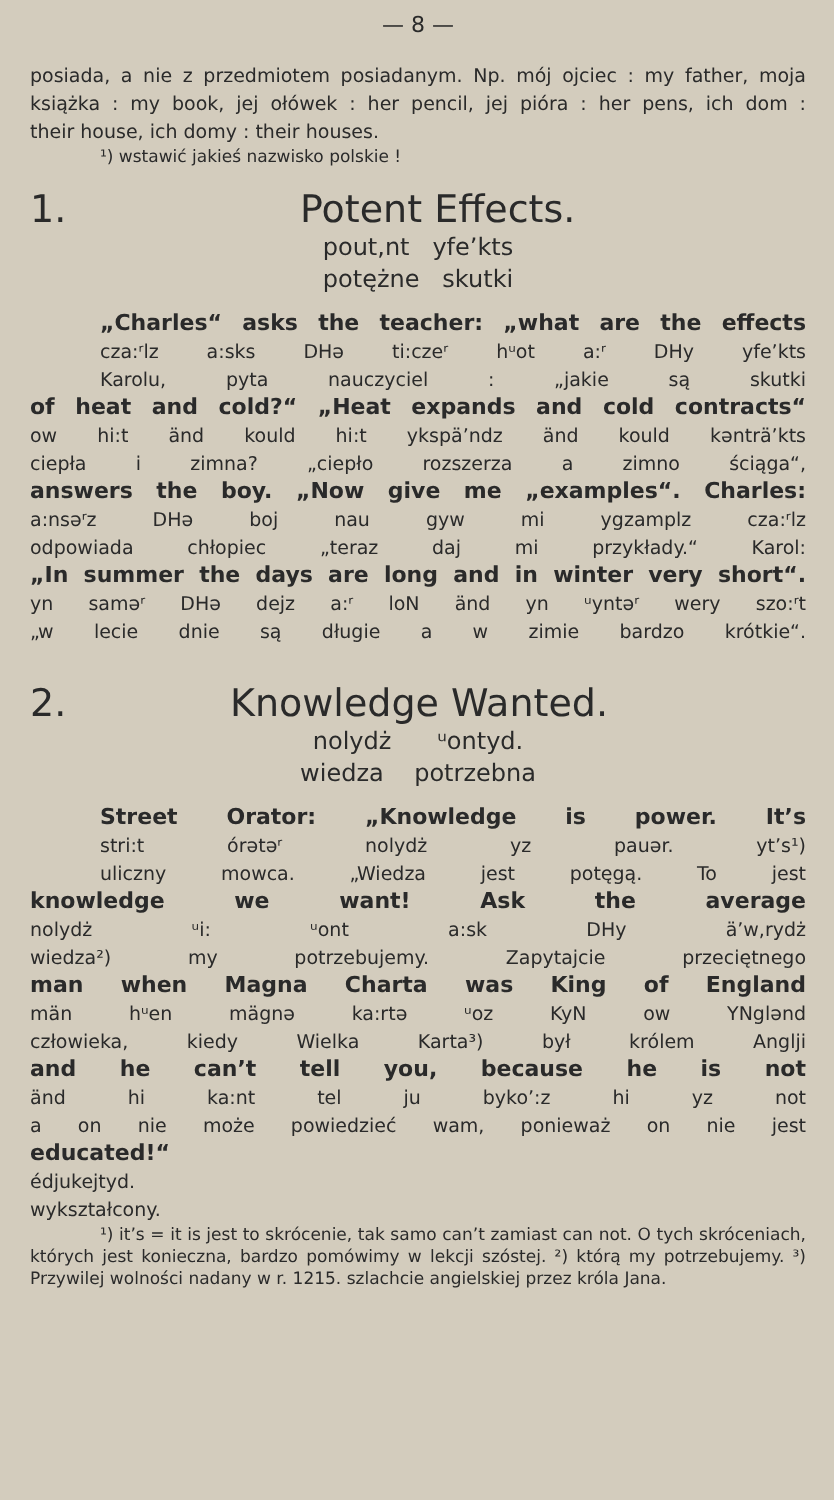— 8 —
posiada, a nie z przedmiotem posiadanym. Np. mój ojciec : my father, moja książka : my book, jej ołówek : her pencil, jej pióra : her pens, ich dom :
their house, ich domy : their houses.
¹) wstawić jakieś nazwisko polskie !
1. Potent Effects.
pout,nt yfe’kts
potężne skutki
„Charles“ asks the teacher: „what are the effects
cza:ʳlz a:sks DHə ti:czeʳ hᵘot a:ʳ DHy yfe’kts
Karolu, pyta nauczyciel : „jakie są skutki
of heat and cold?“ „Heat expands and cold contracts“
ow hi:t änd kould hi:t ykspä’ndz änd kould kənträ’kts
ciepła i zimna? „ciepło rozszerza a zimno ściąga“,
answers the boy. „Now give me „examples“. Charles:
a:nsəʳz DHə boj nau gyw mi ygzamplz cza:ʳlz
odpowiada chłopiec „teraz daj mi przykłady.“ Karol:
„In summer the days are long and in winter very short“.
yn saməʳ DHə dejz a:ʳ loN änd yn ᵘyntəʳ wery szo:ʳt
„w lecie dnie są długie a w zimie bardzo krótkie“.
2. Knowledge Wanted.
nolydż ᵘontyd.
wiedza potrzebna
Street Orator: „Knowledge is power. It’s
stri:t órətəʳ nolydż yz pauər. yt’s¹)
uliczny mowca. „Wiedza jest potęgą. To jest
knowledge we want! Ask the average
nolydż ᵘi: ᵘont a:sk DHy ä’w,rydż
wiedza²) my potrzebujemy. Zapytajcie przeciętnego
man when Magna Charta was King of England
män hᵘen mägnə ka:rtə ᵘoz KyN ow YNglənd
człowieka, kiedy Wielka Karta³) był królem Anglji
and he can’t tell you, because he is not
änd hi ka:nt tel ju byko’:z hi yz not
a on nie może powiedzieć wam, ponieważ on nie jest
educated!“
édjukejtyd.
wykształcony.
¹) it’s = it is jest to skrócenie, tak samo can’t zamiast can not. O tych skróceniach, których jest konieczna, bardzo pomówimy w lekcji szóstej. ²) którą my potrzebujemy. ³) Przywilej wolności nadany w r. 1215. szlachcie angielskiej przez króla Jana.